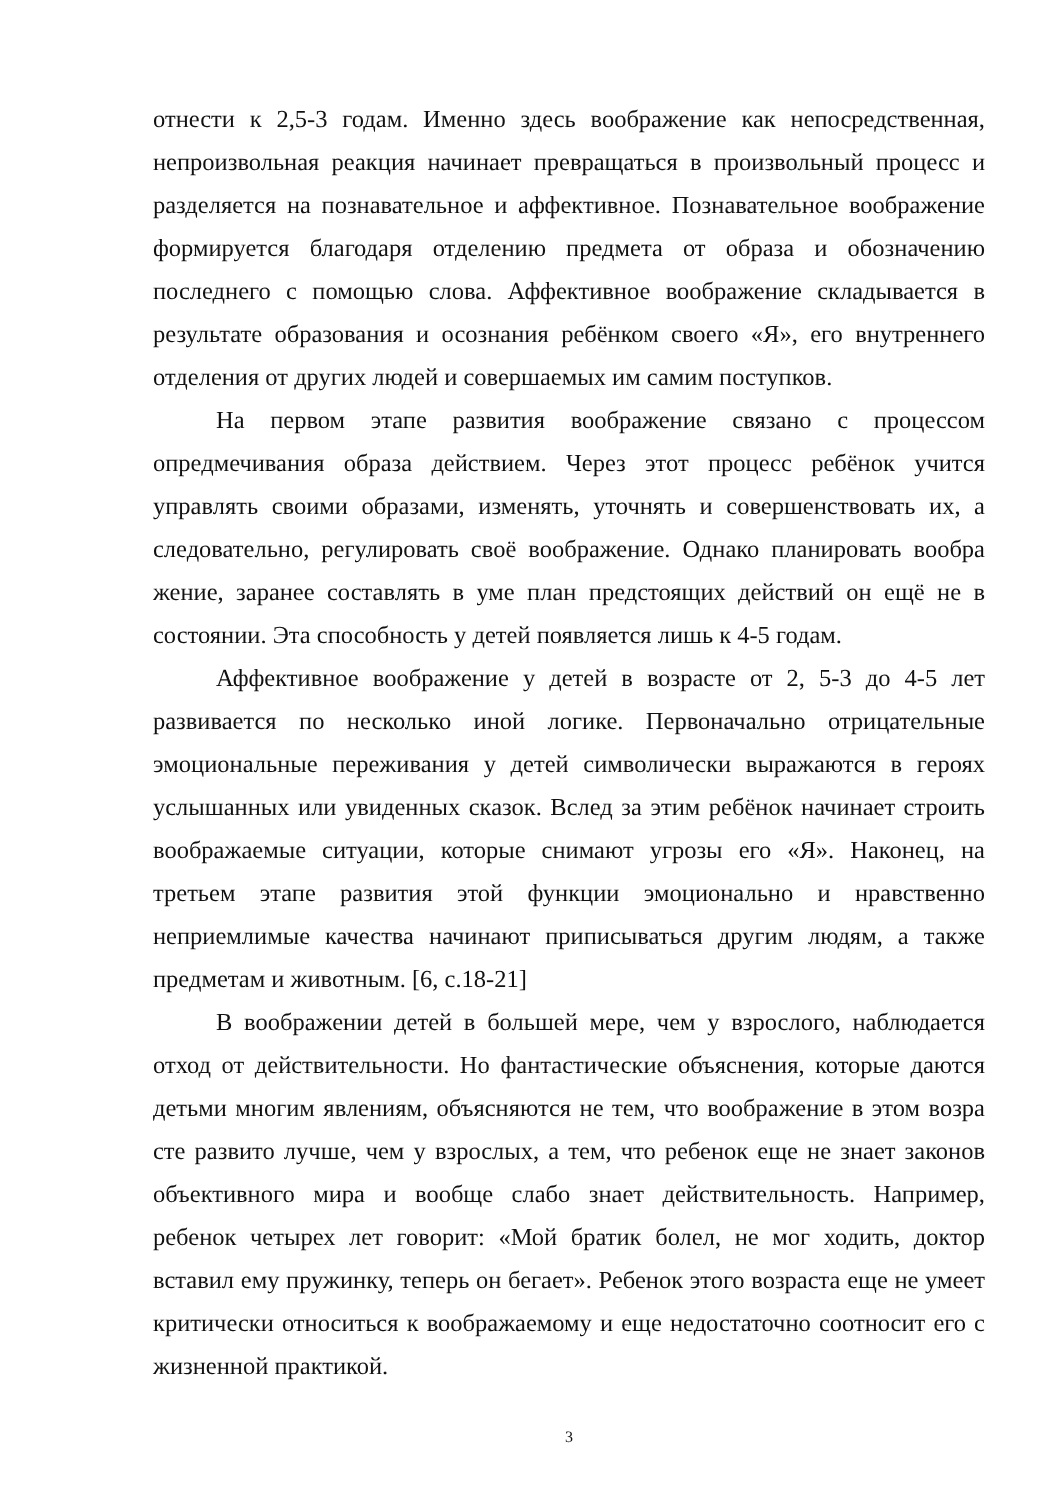отнести к 2,5-3 годам. Именно здесь воображение как непосредственная, непроизвольная реакция начинает превращаться в произвольный процесс и разделяется на познавательное и аффективное. Познавательное воображение формируется благодаря отделению предмета от образа и обозначению последнего с помощью слова. Аффективное воображение складывается в результате образования и осознания ребёнком своего «Я», его внутреннего отделения от других людей и совершаемых им самим поступков.
На первом этапе развития воображение связано с процессом опредмечивания образа действием. Через этот процесс ребёнок учится управлять своими образами, изменять, уточнять и совершенствовать их, а следовательно, регулировать своё воображение. Однако планировать вообра жение, заранее составлять в уме план предстоящих действий он ещё не в состоянии. Эта способность у детей появляется лишь к 4-5 годам.
Аффективное воображение у детей в возрасте от 2, 5-3 до 4-5 лет развивается по несколько иной логике. Первоначально отрицательные эмоциональные переживания у детей символически выражаются в героях услышанных или увиденных сказок. Вслед за этим ребёнок начинает строить воображаемые ситуации, которые снимают угрозы его «Я». Наконец, на третьем этапе развития этой функции эмоционально и нравственно неприемлимые качества начинают приписываться другим людям, а также предметам и животным. [6, с.18-21]
В воображении детей в большей мере, чем у взрослого, наблюдается отход от действительности. Но фантастические объяснения, которые даются детьми многим явлениям, объясняются не тем, что воображение в этом возра сте развито лучше, чем у взрослых, а тем, что ребенок еще не знает законов объективного мира и вообще слабо знает действительность. Например, ребенок четырех лет говорит: «Мой братик болел, не мог ходить, доктор вставил ему пружинку, теперь он бегает». Ребенок этого возраста еще не умеет критически относиться к воображаемому и еще недостаточно соотносит его с жизненной практикой.
3